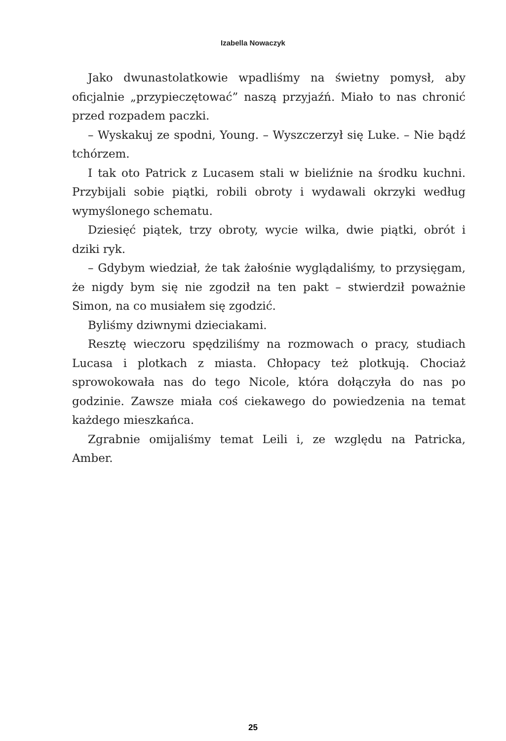Izabella Nowaczyk
Jako dwunastolatkowie wpadliśmy na świetny pomysł, aby oficjalnie „przypieczętować” naszą przyjaźń. Miało to nas chronić przed rozpadem paczki.
– Wyskakuj ze spodni, Young. – Wyszczerzył się Luke. – Nie bądź tchórzem.
I tak oto Patrick z Lucasem stali w bieliźnie na środku kuchni. Przybijali sobie piątki, robili obroty i wydawali okrzyki według wymyślonego schematu.
Dziesięć piątek, trzy obroty, wycie wilka, dwie piątki, obrót i dziki ryk.
– Gdybym wiedział, że tak żałośnie wyglądaliśmy, to przysięgam, że nigdy bym się nie zgodził na ten pakt – stwierdził poważnie Simon, na co musiałem się zgodzić.
Byliśmy dziwnymi dzieciakami.
Resztę wieczoru spędziliśmy na rozmowach o pracy, studiach Lucasa i plotkach z miasta. Chłopacy też plotkują. Chociaż sprowokowała nas do tego Nicole, która dołączyła do nas po godzinie. Zawsze miała coś ciekawego do powiedzenia na temat każdego mieszkańca.
Zgrabnie omijaliśmy temat Leili i, ze względu na Patricka, Amber.
25